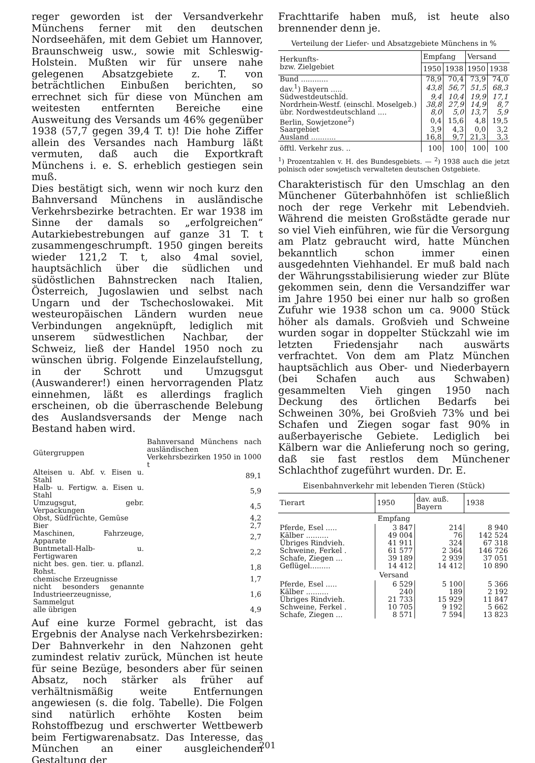reger geworden ist der Versandverkehr Münchens ferner mit den deutschen Nordseehäfen, mit dem Gebiet um Hannover, Braunschweig usw., sowie mit Schleswig-Holstein. Mußten wir für unsere nahe gelegenen Absatzgebiete z. T. von beträchtlichen Einbußen berichten, so errechnet sich für diese von München am weitesten entfernten Bereiche eine Ausweitung des Versands um 46% gegenüber 1938 (57,7 gegen 39,4 T. t)! Die hohe Ziffer allein des Versandes nach Hamburg läßt vermuten, daß auch die Exportkraft Münchens i. e. S. erheblich gestiegen sein muß.
Dies bestätigt sich, wenn wir noch kurz den Bahnversand Münchens in ausländische Verkehrsbezirke betrachten. Er war 1938 im Sinne der damals so „erfolgreichen“ Autarkiebestrebungen auf ganze 31 T. t zusammengeschrumpft. 1950 gingen bereits wieder 121,2 T. t, also 4mal soviel, hauptsächlich über die südlichen und südöstlichen Bahnstrecken nach Italien, Österreich, Jugoslawien und selbst nach Ungarn und der Tschechoslowakei. Mit westeuropäischen Ländern wurden neue Verbindungen angeknüpft, lediglich mit unserem südwestlichen Nachbar, der Schweiz, ließ der Handel 1950 noch zu wünschen übrig. Folgende Einzelaufstellung, in der Schrott und Umzugsgut (Auswanderer!) einen hervorragenden Platz einnehmen, läßt es allerdings fraglich erscheinen, ob die überraschende Belebung des Auslandsversands der Menge nach Bestand haben wird.
| Gütergruppen | Bahnversand Münchens nach ausländischen Verkehrsbezirken 1950 in 1000 t |
| --- | --- |
| Alteisen u. Abf. v. Eisen u. Stahl | 89,1 |
| Halb- u. Fertigw. a. Eisen u. Stahl | 5,9 |
| Umzugsgut, gebr. Verpackungen | 4,5 |
| Obst, Südfrüchte, Gemüse | 4,2 |
| Bier | 2,7 |
| Maschinen, Fahrzeuge, Apparate | 2,7 |
| Buntmetall-Halb- u. Fertigwaren | 2,2 |
| nicht bes. gen. tier. u. pflanzl. Rohst. | 1,8 |
| chemische Erzeugnisse | 1,7 |
| nicht besonders genannte Industrieerzeugnisse, Sammelgut | 1,6 |
| alle übrigen | 4,9 |
Auf eine kurze Formel gebracht, ist das Ergebnis der Analyse nach Verkehrsbezirken: Der Bahnverkehr in den Nahzonen geht zumindest relativ zurück, München ist heute für seine Bezüge, besonders aber für seinen Absatz, noch stärker als früher auf verhältnismäßig weite Entfernungen angewiesen (s. die folg. Tabelle). Die Folgen sind natürlich erhöhte Kosten beim Rohstoffbezug und erschwerter Wettbewerb beim Fertigwarenabsatz. Das Interesse, das München an einer ausgleichenden Gestaltung der
Frachttarife haben muß, ist heute also brennender denn je.
Verteilung der Liefer- und Absatzgebiete Münchens in %
| Herkunfts- bzw. Zielgebiet | Empfang | | Versand | |
| --- | --- | --- | --- | --- |
| | 1950 | 1938 | 1950 | 1938 |
| Bund ............ | 78,9 | 70,4 | 73,9 | 74,0 |
| dav.<sup>1</sup>) Bayern ..... | 43,8 | 56,7 | 51,5 | 68,3 |
| Südwestdeutschld. | 9,4 | 10,4 | 19,9 | 17,1 |
| Nordrhein-Westf. (einschl. Moselgeb.) | 38,8 | 27,9 | 14,9 | 8,7 |
| übr. Nordwestdeutschland .... | 8,0 | 5,0 | 13,7 | 5,9 |
| Berlin, Sowjetzone<sup>2</sup>) | 0,4 | 15,6 | 4,8 | 19,5 |
| Saargebiet | 3,9 | 4,3 | 0,0 | 3,2 |
| Ausland ........... | 16,8 | 9,7 | 21,3 | 3,3 |
| öfftl. Verkehr zus. .. | 100 | 100 | 100 | 100 |
<sup>1</sup>) Prozentzahlen v. H. des Bundesgebiets. — <sup>2</sup>) 1938 auch die jetzt polnisch oder sowjetisch verwalteten deutschen Ostgebiete.
Charakteristisch für den Umschlag an den Münchener Güterbahnhöfen ist schließlich noch der rege Verkehr mit Lebendvieh. Während die meisten Großstädte gerade nur so viel Vieh einführen, wie für die Versorgung am Platz gebraucht wird, hatte München bekanntlich schon immer einen ausgedehnten Viehhandel. Er muß bald nach der Währungsstabilisierung wieder zur Blüte gekommen sein, denn die Versandziffer war im Jahre 1950 bei einer nur halb so großen Zufuhr wie 1938 schon um ca. 9000 Stück höher als damals. Großvieh und Schweine wurden sogar in doppelter Stückzahl wie im letzten Friedensjahr nach auswärts verfrachtet. Von dem am Platz München hauptsächlich aus Ober- und Niederbayern (bei Schafen auch aus Schwaben) gesammelten Vieh gingen 1950 nach Deckung des örtlichen Bedarfs bei Schweinen 30%, bei Großvieh 73% und bei Schafen und Ziegen sogar fast 90% in außerbayerische Gebiete. Lediglich bei Kälbern war die Anlieferung noch so gering, daß sie fast restlos dem Münchener Schlachthof zugeführt wurden. Dr. E.
Eisenbahnverkehr mit lebenden Tieren (Stück)
| Tierart | 1950 | dav. auß. Bayern | 1938 |
| --- | --- | --- | --- |
| Empfang | | | |
| Pferde, Esel ..... | 3 847 | 214 | 8 940 |
| Kälber .......... | 49 004 | 76 | 142 524 |
| Übriges Rindvieh. | 41 911 | 324 | 67 318 |
| Schweine, Ferkel . | 61 577 | 2 364 | 146 726 |
| Schafe, Ziegen ... | 39 189 | 2 939 | 37 051 |
| Geflügel......... | 14 412 | 14 412 | 10 890 |
| Versand | | | |
| Pferde, Esel ..... | 6 529 | 5 100 | 5 366 |
| Kälber .......... | 240 | 189 | 2 192 |
| Übriges Rindvieh. | 21 733 | 15 929 | 11 847 |
| Schweine, Ferkel . | 10 705 | 9 192 | 5 662 |
| Schafe, Ziegen ... | 8 571 | 7 594 | 13 823 |
201